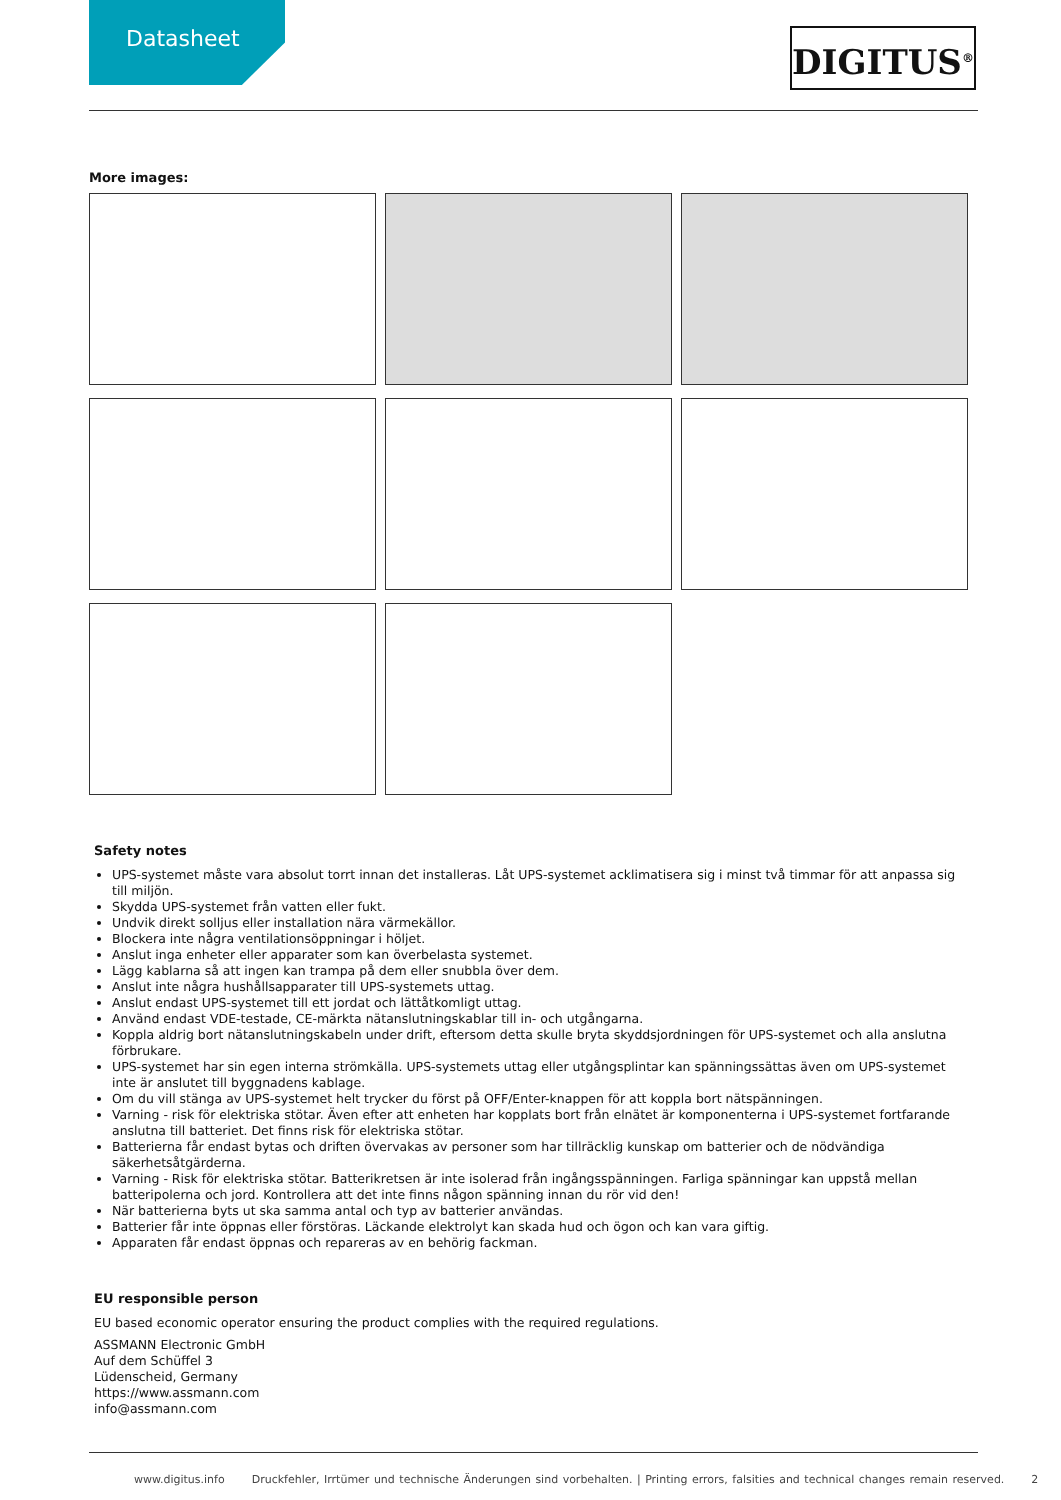Datasheet DIGITUS<sup>®</sup>
More images:
Safety notes
UPS-systemet måste vara absolut torrt innan det installeras. Låt UPS-systemet acklimatisera sig i minst två timmar för att anpassa sig till miljön.
Skydda UPS-systemet från vatten eller fukt.
Undvik direkt solljus eller installation nära värmekällor.
Blockera inte några ventilationsöppningar i höljet.
Anslut inga enheter eller apparater som kan överbelasta systemet.
Lägg kablarna så att ingen kan trampa på dem eller snubbla över dem.
Anslut inte några hushållsapparater till UPS-systemets uttag.
Anslut endast UPS-systemet till ett jordat och lättåtkomligt uttag.
Använd endast VDE-testade, CE-märkta nätanslutningskablar till in- och utgångarna.
Koppla aldrig bort nätanslutningskabeln under drift, eftersom detta skulle bryta skyddsjordningen för UPS-systemet och alla anslutna förbrukare.
UPS-systemet har sin egen interna strömkälla. UPS-systemets uttag eller utgångsplintar kan spänningssättas även om UPS-systemet inte är anslutet till byggnadens kablage.
Om du vill stänga av UPS-systemet helt trycker du först på OFF/Enter-knappen för att koppla bort nätspänningen.
Varning - risk för elektriska stötar. Även efter att enheten har kopplats bort från elnätet är komponenterna i UPS-systemet fortfarande anslutna till batteriet. Det finns risk för elektriska stötar.
Batterierna får endast bytas och driften övervakas av personer som har tillräcklig kunskap om batterier och de nödvändiga säkerhetsåtgärderna.
Varning - Risk för elektriska stötar. Batterikretsen är inte isolerad från ingångsspänningen. Farliga spänningar kan uppstå mellan batteripolerna och jord. Kontrollera att det inte finns någon spänning innan du rör vid den!
När batterierna byts ut ska samma antal och typ av batterier användas.
Batterier får inte öppnas eller förstöras. Läckande elektrolyt kan skada hud och ögon och kan vara giftig.
Apparaten får endast öppnas och repareras av en behörig fackman.
EU responsible person
EU based economic operator ensuring the product complies with the required regulations.
ASSMANN Electronic GmbH
Auf dem Schüffel 3
Lüdenscheid, Germany
https://www.assmann.com
info@assmann.com
www.digitus.info Druckfehler, Irrtümer und technische Änderungen sind vorbehalten. | Printing errors, falsities and technical changes remain reserved. 2